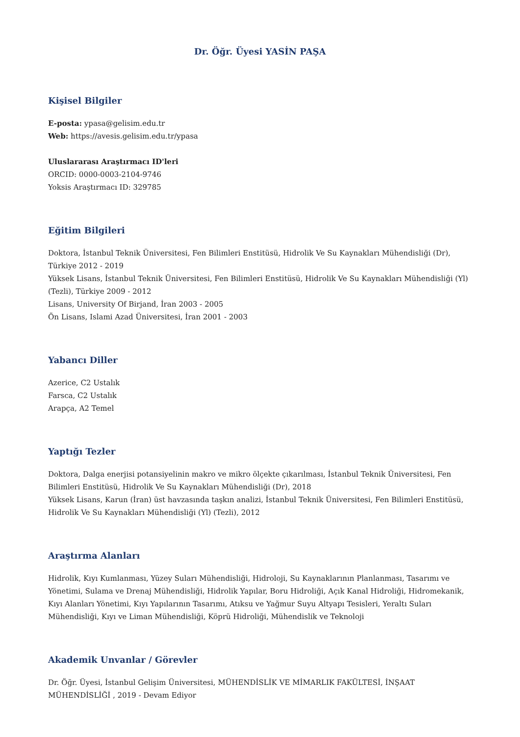Dr. Öğr. Üyesi YASİN PAŞA
Kişisel Bilgiler
E-posta: ypasa@gelisim.edu.tr
Web: https://avesis.gelisim.edu.tr/ypasa
Uluslararası Araştırmacı ID'leri
ORCID: 0000-0003-2104-9746
Yoksis Araştırmacı ID: 329785
Eğitim Bilgileri
Doktora, İstanbul Teknik Üniversitesi, Fen Bilimleri Enstitüsü, Hidrolik Ve Su Kaynakları Mühendisliği (Dr), Türkiye 2012 - 2019
Yüksek Lisans, İstanbul Teknik Üniversitesi, Fen Bilimleri Enstitüsü, Hidrolik Ve Su Kaynakları Mühendisliği (Yl) (Tezli), Türkiye 2009 - 2012
Lisans, University Of Birjand, İran 2003 - 2005
Ön Lisans, Islami Azad Üniversitesi, İran 2001 - 2003
Yabancı Diller
Azerice, C2 Ustalık
Farsca, C2 Ustalık
Arapça, A2 Temel
Yaptığı Tezler
Doktora, Dalga enerjisi potansiyelinin makro ve mikro ölçekte çıkarılması, İstanbul Teknik Üniversitesi, Fen Bilimleri Enstitüsü, Hidrolik Ve Su Kaynakları Mühendisliği (Dr), 2018
Yüksek Lisans, Karun (İran) üst havzasında taşkın analizi, İstanbul Teknik Üniversitesi, Fen Bilimleri Enstitüsü, Hidrolik Ve Su Kaynakları Mühendisliği (Yl) (Tezli), 2012
Araştırma Alanları
Hidrolik, Kıyı Kumlanması, Yüzey Suları Mühendisliği, Hidroloji, Su Kaynaklarının Planlanması, Tasarımı ve Yönetimi, Sulama ve Drenaj Mühendisliği, Hidrolik Yapılar, Boru Hidroliği, Açık Kanal Hidroliği, Hidromekanik, Kıyı Alanları Yönetimi, Kıyı Yapılarının Tasarımı, Atıksu ve Yağmur Suyu Altyapı Tesisleri, Yeraltı Suları Mühendisliği, Kıyı ve Liman Mühendisliği, Köprü Hidroliği, Mühendislik ve Teknoloji
Akademik Unvanlar / Görevler
Dr. Öğr. Üyesi, İstanbul Gelişim Üniversitesi, MÜHENDİSLİK VE MİMARLIK FAKÜLTESİ, İNŞAAT MÜHENDİSLİĞİ , 2019 - Devam Ediyor